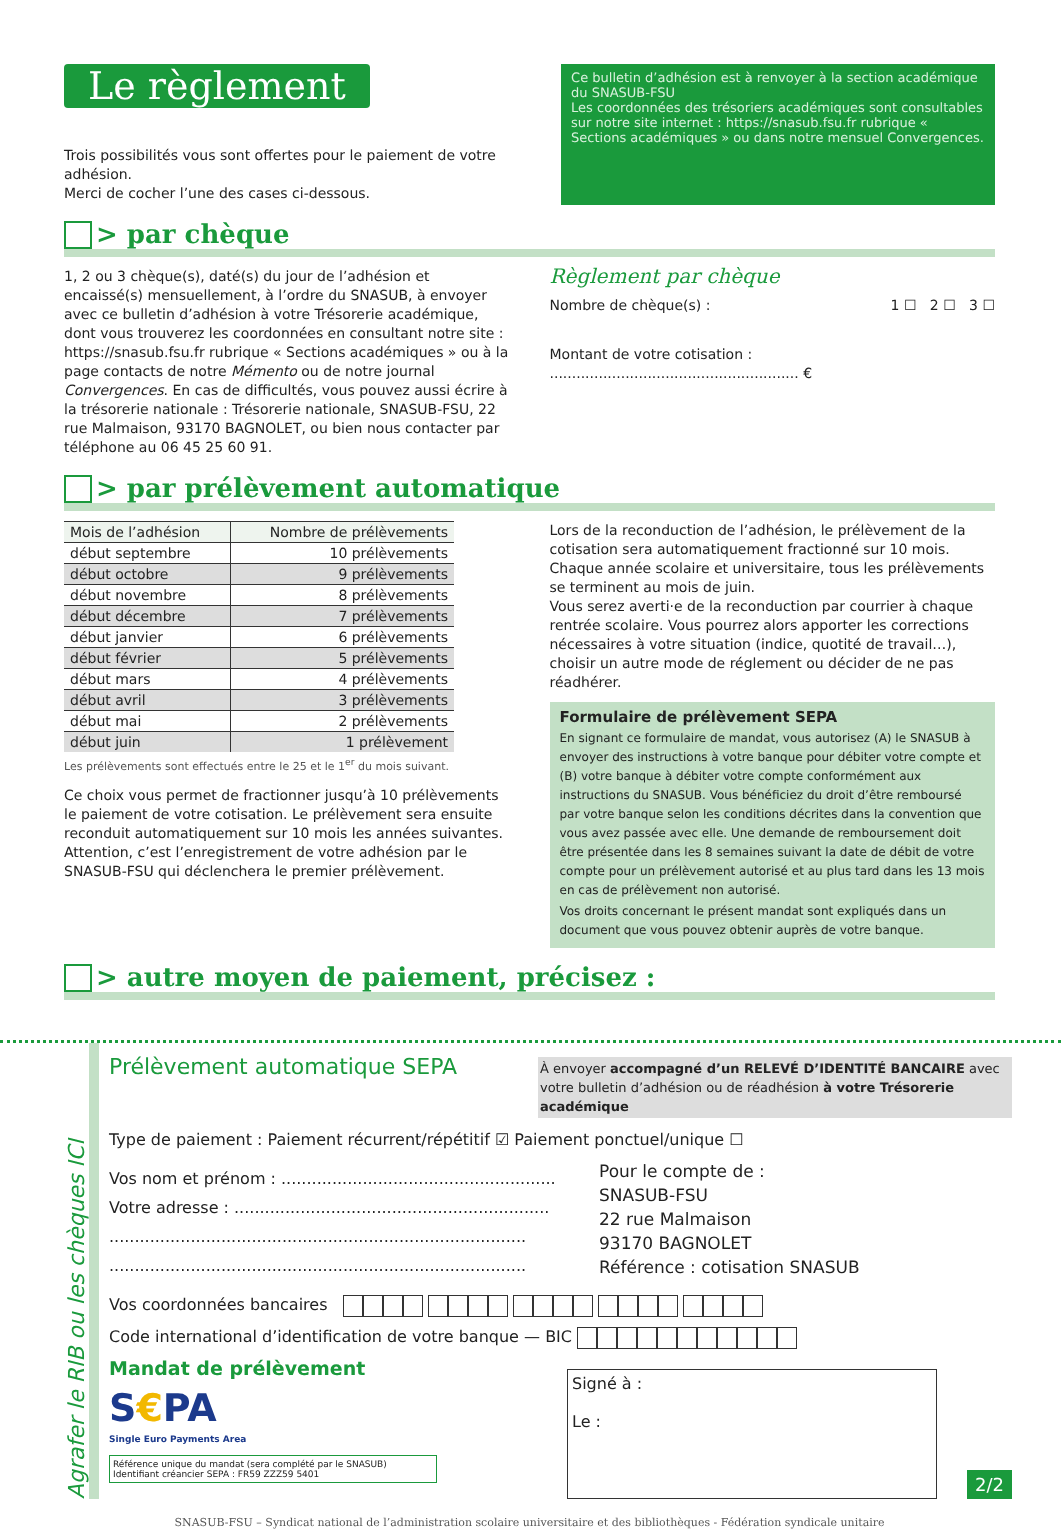Le règlement
Trois possibilités vous sont offertes pour le paiement de votre adhésion.
Merci de cocher l’une des cases ci-dessous.
Ce bulletin d’adhésion est à renvoyer à la section académique du SNASUB-FSU
Les coordonnées des trésoriers académiques sont consultables sur notre site internet : https://snasub.fsu.fr rubrique « Sections académiques » ou dans notre mensuel Convergences.
> par chèque
1, 2 ou 3 chèque(s), daté(s) du jour de l’adhésion et encaissé(s) mensuellement, à l’ordre du SNASUB, à envoyer avec ce bulletin d’adhésion à votre Trésorerie académique, dont vous trouverez les coordonnées en consultant notre site : https://snasub.fsu.fr rubrique « Sections académiques » ou à la page contacts de notre Mémento ou de notre journal Convergences. En cas de difficultés, vous pouvez aussi écrire à la trésorerie nationale : Trésorerie nationale, SNASUB-FSU, 22 rue Malmaison, 93170 BAGNOLET, ou bien nous contacter par téléphone au 06 45 25 60 91.
Règlement par chèque
Nombre de chèque(s) : 1 ☐ 2 ☐ 3 ☐
Montant de votre cotisation : ........................................................ €
> par prélèvement automatique
| Mois de l’adhésion | Nombre de prélèvements |
| --- | --- |
| début septembre | 10 prélèvements |
| début octobre | 9 prélèvements |
| début novembre | 8 prélèvements |
| début décembre | 7 prélèvements |
| début janvier | 6 prélèvements |
| début février | 5 prélèvements |
| début mars | 4 prélèvements |
| début avril | 3 prélèvements |
| début mai | 2 prélèvements |
| début juin | 1 prélèvement |
Les prélèvements sont effectués entre le 25 et le 1<sup>er</sup> du mois suivant.
Ce choix vous permet de fractionner jusqu’à 10 prélèvements le paiement de votre cotisation. Le prélèvement sera ensuite reconduit automatiquement sur 10 mois les années suivantes.
Attention, c’est l’enregistrement de votre adhésion par le SNASUB-FSU qui déclenchera le premier prélèvement.
Lors de la reconduction de l’adhésion, le prélèvement de la cotisation sera automatiquement fractionné sur 10 mois.
Chaque année scolaire et universitaire, tous les prélèvements se terminent au mois de juin.
Vous serez averti·e de la reconduction par courrier à chaque rentrée scolaire. Vous pourrez alors apporter les corrections nécessaires à votre situation (indice, quotité de travail…), choisir un autre mode de réglement ou décider de ne pas réadhérer.
Formulaire de prélèvement SEPA
En signant ce formulaire de mandat, vous autorisez (A) le SNASUB à envoyer des instructions à votre banque pour débiter votre compte et (B) votre banque à débiter votre compte conformément aux instructions du SNASUB. Vous bénéficiez du droit d’être remboursé par votre banque selon les conditions décrites dans la convention que vous avez passée avec elle. Une demande de remboursement doit être présentée dans les 8 semaines suivant la date de débit de votre compte pour un prélèvement autorisé et au plus tard dans les 13 mois en cas de prélèvement non autorisé.
Vos droits concernant le présent mandat sont expliqués dans un document que vous pouvez obtenir auprès de votre banque.
> autre moyen de paiement, précisez :
Agrafer le RIB ou les chèques ICI
Prélèvement automatique SEPA
À envoyer accompagné d’un RELEVÉ D’IDENTITÉ BANCAIRE avec votre bulletin d’adhésion ou de réadhésion à votre Trésorerie académique
Type de paiement : Paiement récurrent/répétitif ☑ Paiement ponctuel/unique ☐
Vos nom et prénom : ......................................................
Votre adresse : ..............................................................
..................................................................................
..................................................................................
Pour le compte de :
SNASUB-FSU
22 rue Malmaison
93170 BAGNOLET
Référence : cotisation SNASUB
Vos coordonnées bancaires
Code international d’identification de votre banque — BIC
Mandat de prélèvement
S€PA
Single Euro Payments Area
Référence unique du mandat (sera complété par le SNASUB)
Identifiant créancier SEPA : FR59 ZZZ59 5401
Signé à :
Le :
2/2
SNASUB-FSU – Syndicat national de l’administration scolaire universitaire et des bibliothèques - Fédération syndicale unitaire